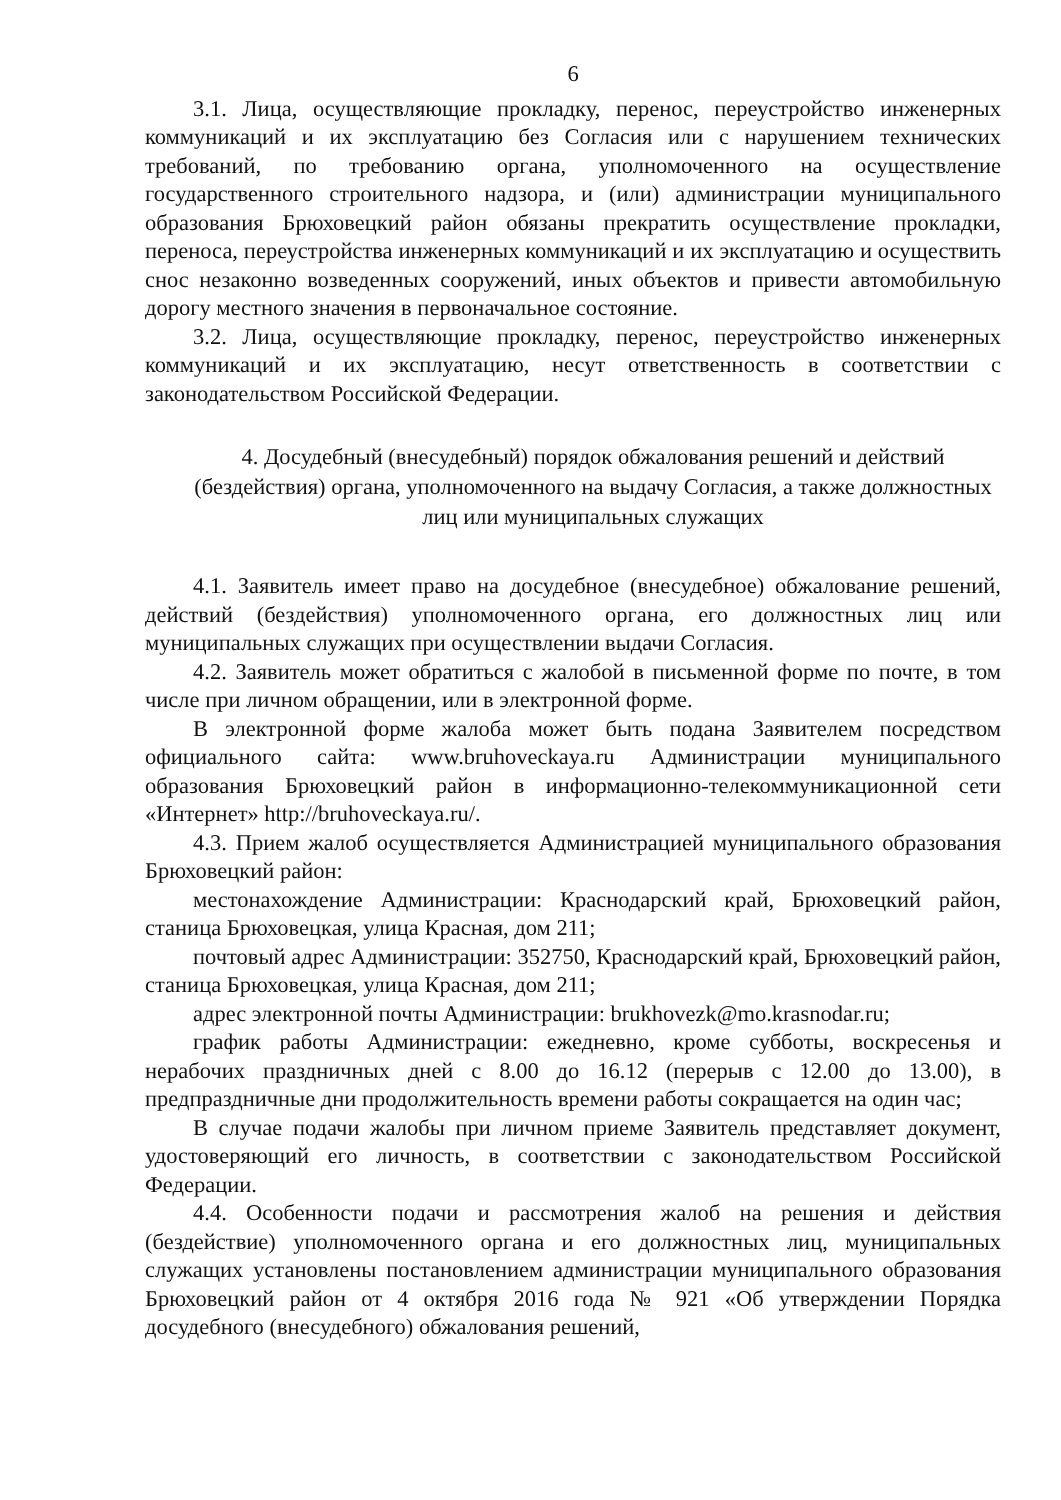6
3.1. Лица, осуществляющие прокладку, перенос, переустройство инженерных коммуникаций и их эксплуатацию без Согласия или с нарушением технических требований, по требованию органа, уполномоченного на осуществление государственного строительного надзора, и (или) администрации муниципального образования Брюховецкий район обязаны прекратить осуществление прокладки, переноса, переустройства инженерных коммуникаций и их эксплуатацию и осуществить снос незаконно возведенных сооружений, иных объектов и привести автомобильную дорогу местного значения в первоначальное состояние.
3.2. Лица, осуществляющие прокладку, перенос, переустройство инженерных коммуникаций и их эксплуатацию, несут ответственность в соответствии с законодательством Российской Федерации.
4. Досудебный (внесудебный) порядок обжалования решений и действий (бездействия) органа, уполномоченного на выдачу Согласия, а также должностных лиц или муниципальных служащих
4.1. Заявитель имеет право на досудебное (внесудебное) обжалование решений, действий (бездействия) уполномоченного органа, его должностных лиц или муниципальных служащих при осуществлении выдачи Согласия.
4.2. Заявитель может обратиться с жалобой в письменной форме по почте, в том числе при личном обращении, или в электронной форме.
В электронной форме жалоба может быть подана Заявителем посредством официального сайта: www.bruhoveckaya.ru Администрации муниципального образования Брюховецкий район в информационно-телекоммуникационной сети «Интернет» http://bruhoveckaya.ru/.
4.3. Прием жалоб осуществляется Администрацией муниципального образования Брюховецкий район:
местонахождение Администрации: Краснодарский край, Брюховецкий район, станица Брюховецкая, улица Красная, дом 211;
почтовый адрес Администрации: 352750, Краснодарский край, Брюховецкий район, станица Брюховецкая, улица Красная, дом 211;
адрес электронной почты Администрации: brukhovezk@mo.krasnodar.ru;
график работы Администрации: ежедневно, кроме субботы, воскресенья и нерабочих праздничных дней с 8.00 до 16.12 (перерыв с 12.00 до 13.00), в предпраздничные дни продолжительность времени работы сокращается на один час;
В случае подачи жалобы при личном приеме Заявитель представляет документ, удостоверяющий его личность, в соответствии с законодательством Российской Федерации.
4.4. Особенности подачи и рассмотрения жалоб на решения и действия (бездействие) уполномоченного органа и его должностных лиц, муниципальных служащих установлены постановлением администрации муниципального образования Брюховецкий район от 4 октября 2016 года № 921 «Об утверждении Порядка досудебного (внесудебного) обжалования решений,